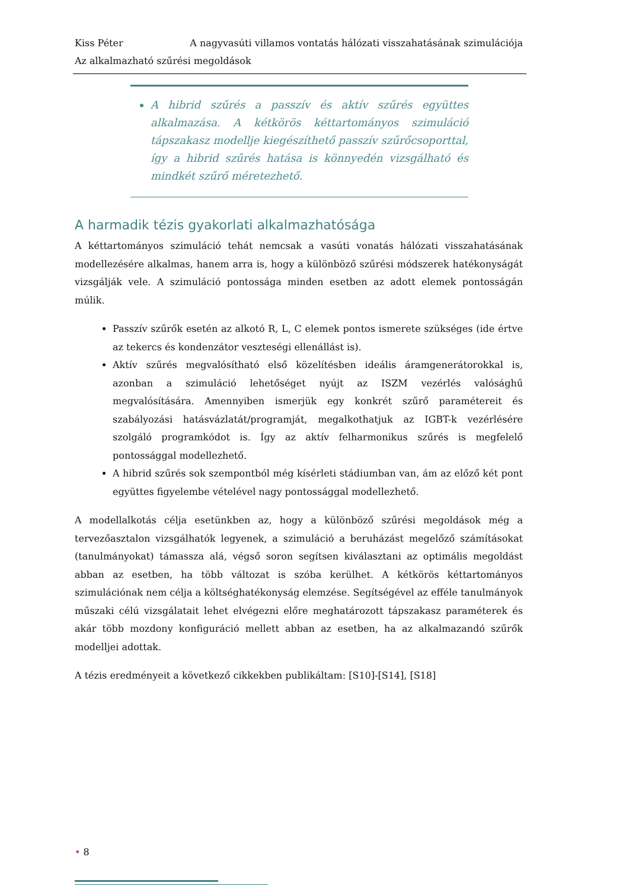Kiss Péter A nagyvasúti villamos vontatás hálózati visszahatásának szimulációja
Az alkalmazható szűrési megoldások
A hibrid szűrés a passzív és aktív szűrés együttes alkalmazása. A kétkörös kéttartományos szimuláció tápszakasz modellje kiegészíthető passzív szűrőcsoporttal, így a hibrid szűrés hatása is könnyedén vizsgálható és mindkét szűrő méretezhető.
A harmadik tézis gyakorlati alkalmazhatósága
A kéttartományos szimuláció tehát nemcsak a vasúti vonatás hálózati visszahatásának modellezésére alkalmas, hanem arra is, hogy a különböző szűrési módszerek hatékonyságát vizsgálják vele. A szimuláció pontossága minden esetben az adott elemek pontosságán múlik.
Passzív szűrők esetén az alkotó R, L, C elemek pontos ismerete szükséges (ide értve az tekercs és kondenzátor veszteségi ellenállást is).
Aktív szűrés megvalósítható első közelítésben ideális áramgenerátorokkal is, azonban a szimuláció lehetőséget nyújt az ISZM vezérlés valósághű megvalósítására. Amennyiben ismerjük egy konkrét szűrő paramétereit és szabályozási hatásvázlatát/programját, megalkothatjuk az IGBT-k vezérlésére szolgáló programkódot is. Így az aktív felharmonikus szűrés is megfelelő pontossággal modellezhető.
A hibrid szűrés sok szempontból még kísérleti stádiumban van, ám az előző két pont együttes figyelembe vételével nagy pontossággal modellezhető.
A modellalkotás célja esetünkben az, hogy a különböző szűrési megoldások még a tervezőasztalon vizsgálhatók legyenek, a szimuláció a beruházást megelőző számításokat (tanulmányokat) támassza alá, végső soron segítsen kiválasztani az optimális megoldást abban az esetben, ha több változat is szóba kerülhet. A kétkörös kéttartományos szimulációnak nem célja a költséghatékonyság elemzése. Segítségével az efféle tanulmányok műszaki célú vizsgálatait lehet elvégezni előre meghatározott tápszakasz paraméterek és akár több mozdony konfiguráció mellett abban az esetben, ha az alkalmazandó szűrők modelljei adottak.
A tézis eredményeit a következő cikkekben publikáltam: [S10]-[S14], [S18]
• 8